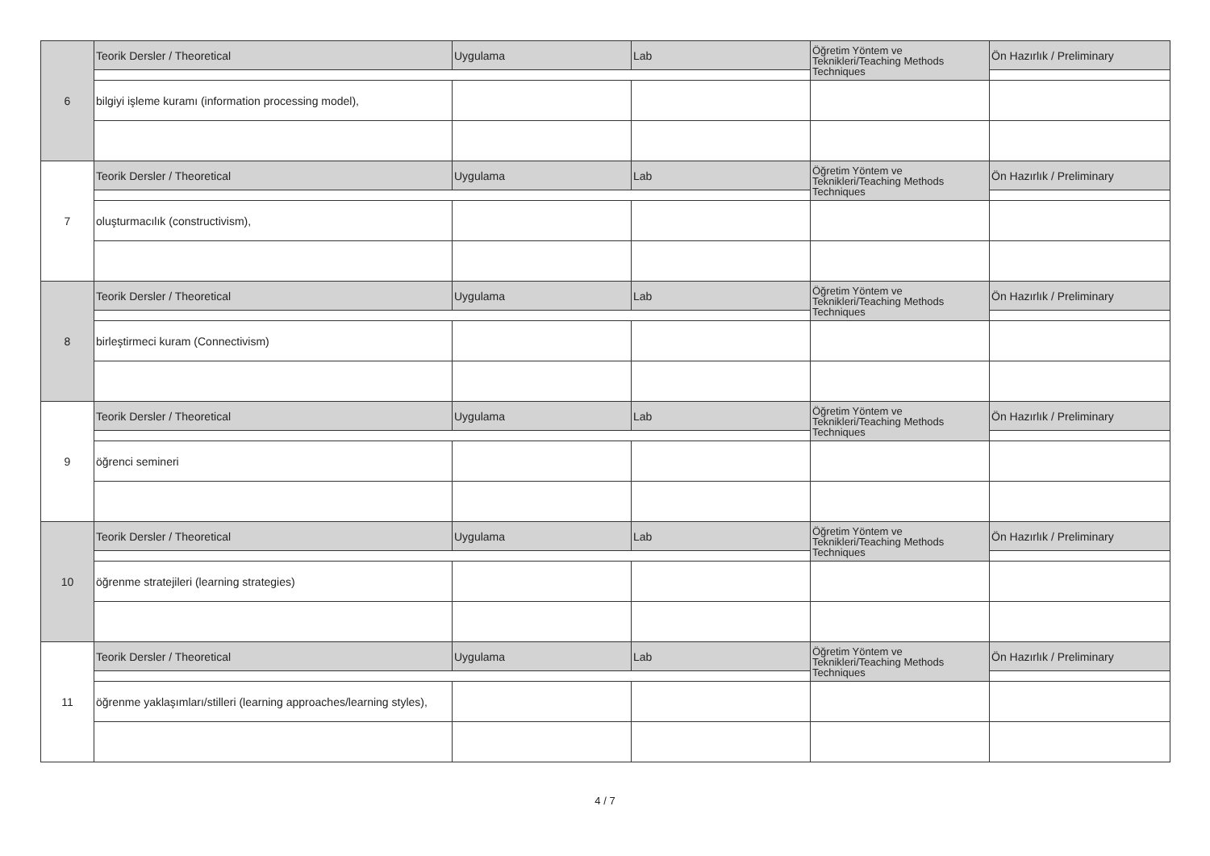| 6 | Teorik Dersler / Theoretical | Uygulama | Lab | Öğretim Yöntem ve Teknikleri/Teaching Methods Techniques | Ön Hazırlık / Preliminary |
| | bilgiyi işleme kuramı (information processing model), | | | | |
| 7 | Teorik Dersler / Theoretical | Uygulama | Lab | Öğretim Yöntem ve Teknikleri/Teaching Methods Techniques | Ön Hazırlık / Preliminary |
| | oluşturmacılık (constructivism), | | | | |
| 8 | Teorik Dersler / Theoretical | Uygulama | Lab | Öğretim Yöntem ve Teknikleri/Teaching Methods Techniques | Ön Hazırlık / Preliminary |
| | birleştirmeci kuram (Connectivism) | | | | |
| 9 | Teorik Dersler / Theoretical | Uygulama | Lab | Öğretim Yöntem ve Teknikleri/Teaching Methods Techniques | Ön Hazırlık / Preliminary |
| | öğrenci semineri | | | | |
| 10 | Teorik Dersler / Theoretical | Uygulama | Lab | Öğretim Yöntem ve Teknikleri/Teaching Methods Techniques | Ön Hazırlık / Preliminary |
| | öğrenme stratejileri (learning strategies) | | | | |
| 11 | Teorik Dersler / Theoretical | Uygulama | Lab | Öğretim Yöntem ve Teknikleri/Teaching Methods Techniques | Ön Hazırlık / Preliminary |
| | öğrenme yaklaşımları/stilleri (learning approaches/learning styles), | | | | |
4 / 7